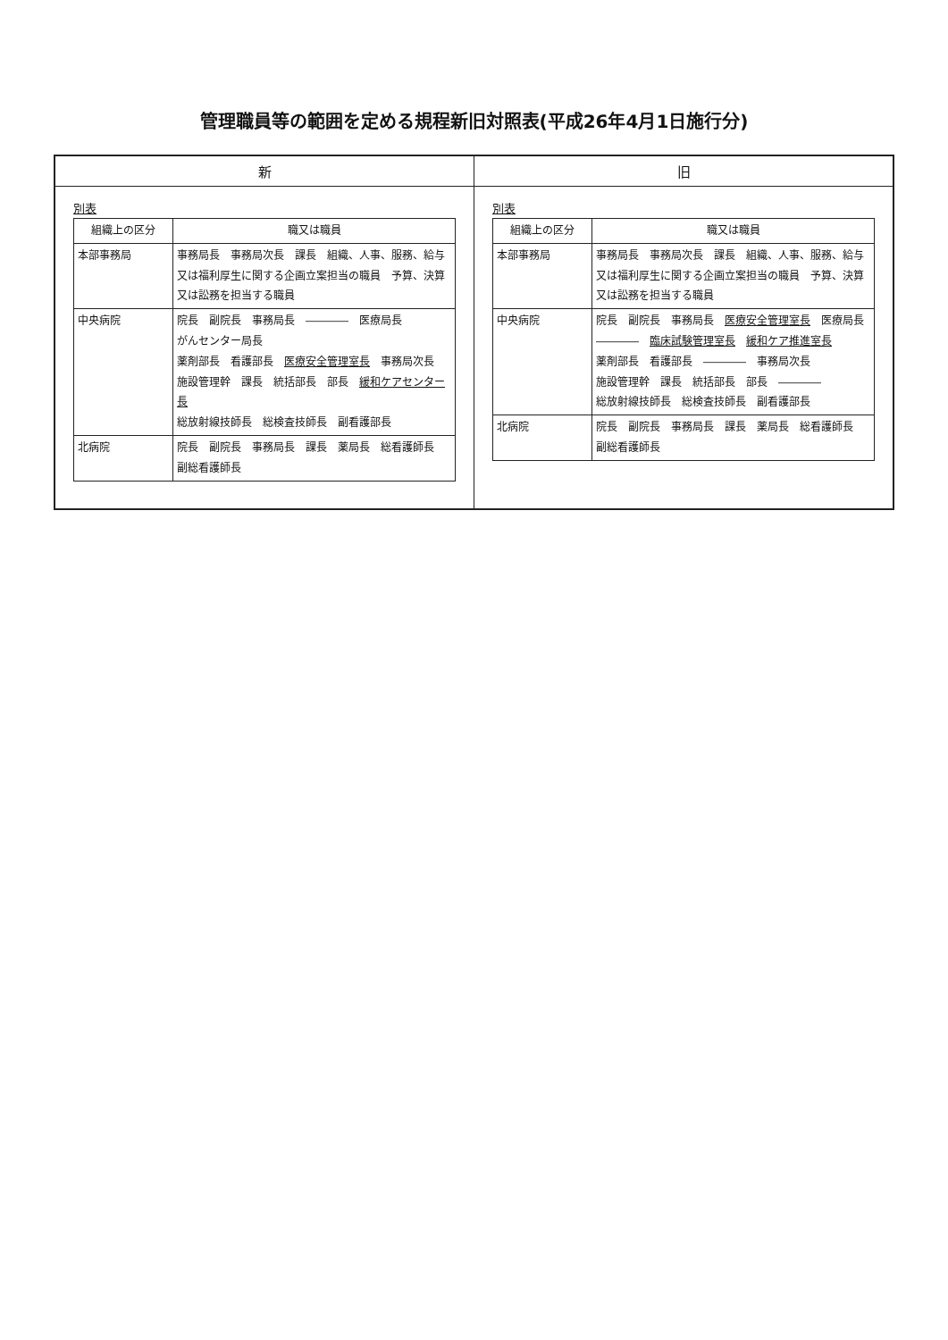管理職員等の範囲を定める規程新旧対照表(平成26年4月1日施行分)
| 新 | 旧 |
| --- | --- |
| 別表 / 組織上の区分 / 職又は職員 / / --- / --- / / 本部事務局 / 事務局長 事務局次長 課長 組織、人事、服務、給与又は福利厚生に関する企画立案担当の職員 予算、決算又は訟務を担当する職員 / / 中央病院 / 院長 副院長 事務局長 ―――― 医療局長 がんセンター局長 薬剤部長 看護部長 医療安全管理室長 事務局次長 施設管理幹 課長 統括部長 部長 緩和ケアセンター長 総放射線技師長 総検査技師長 副看護部長 / / 北病院 / 院長 副院長 事務局長 課長 薬局長 総看護師長 副総看護師長 / | 別表 / 組織上の区分 / 職又は職員 / / --- / --- / / 本部事務局 / 事務局長 事務局次長 課長 組織、人事、服務、給与又は福利厚生に関する企画立案担当の職員 予算、決算又は訟務を担当する職員 / / 中央病院 / 院長 副院長 事務局長 医療安全管理室長 医療局長 ―――― 臨床試験管理室長 緩和ケア推進室長 薬剤部長 看護部長 ―――― 事務局次長 施設管理幹 課長 統括部長 部長 ―――― 総放射線技師長 総検査技師長 副看護部長 / / 北病院 / 院長 副院長 事務局長 課長 薬局長 総看護師長 副総看護師長 / |